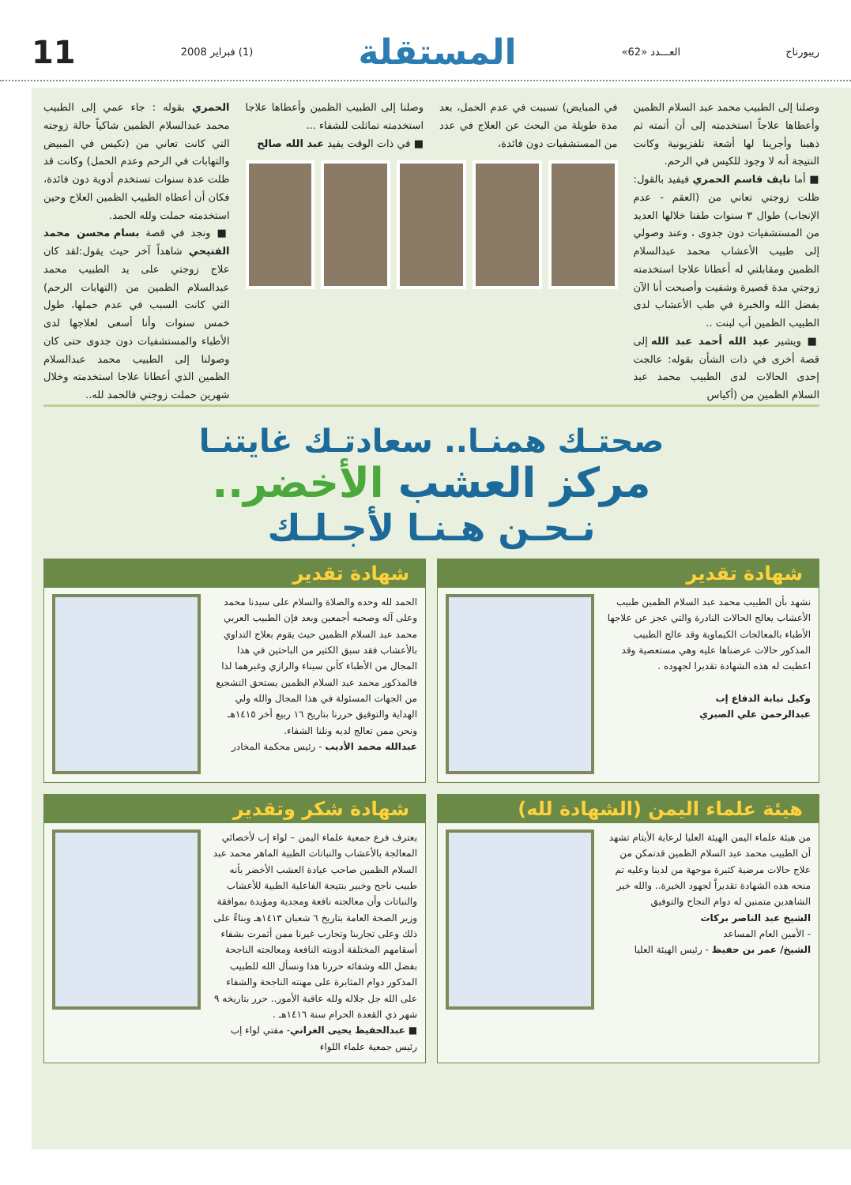ريبورتاج العـــدد «62» المستقلة (1) فبراير 2008 11
وصلنا إلى الطبيب محمد عبد السلام الظمين وأعطاها علاجاً استخدمته إلى أن أتمته ثم ذهبنا وأجرينا لها أشعة تلفزيونية وكانت النتيجة أنه لا وجود للكيس في الرحم.
■ أما نايف قاسم الحمري فيفيد بالقول: ظلت زوجتي تعاني من (العقم - عدم الإنجاب) طوال ٣ سنوات طفنا خلالها العديد من المستشفيات دون جدوى ، وعند وصولي إلى طبيب الأعشاب محمد عبدالسلام الظمين ومقابلتي له أعطانا علاجا استخدمته زوجتي مدة قصيرة وشفيت وأصبحت أنا الآن بفضل الله والخبرة في طب الأعشاب لدى الطبيب الظمين أب لبنت ..
■ ويشير عبد الله أحمد عبد الله إلى قصة أخرى في ذات الشأن بقوله: عالجت إحدى الحالات لدى الطبيب محمد عبد السلام الظمين من (أكياس
في المبايض) تسببت في عدم الحمل، بعد مدة طويلة من البحث عن العلاج في عدد من المستشفيات دون فائدة،
وصلنا إلى الطبيب الظمين وأعطاها علاجا استخدمته تماثلت للشفاء ...
■ في ذات الوقت يفيد عبد الله صالح
الحمري بقوله : جاء عمي إلى الطبيب محمد عبدالسلام الظمين شاكياً حالة زوجته التي كانت تعاني من (تكيس في المبيض والتهابات في الرحم وعدم الحمل) وكانت قد ظلت عدة سنوات تستخدم أدوية دون فائدة، فكان أن أعطاه الطبيب الظمين العلاج وحين استخدمته حملت ولله الحمد.
■ ونجد في قصة بسام محسن محمد الفتيحي شاهداً آخر حيث يقول:لقد كان علاج زوجتي على يد الطبيب محمد عبدالسلام الظمين من (التهابات الرحم) التي كانت السبب في عدم حملها، طول خمس سنوات وأنا أسعى لعلاجها لدى الأطباء والمستشفيات دون جدوى حتى كان وصولنا إلى الطبيب محمد عبدالسلام الظمين الذي أعطانا علاجا استخدمته وخلال شهرين حملت زوجتي فالحمد لله..
صحتـك همنـا.. سعادتـك غايتنـا
مركز العشب الأخضر..
نـحـن هـنـا لأجـلـك
شهادة تقدير
نشهد بأن الطبيب محمد عبد السلام الظمين طبيب الأعشاب يعالج الحالات النادرة والتي عجز عن علاجها الأطباء بالمعالجات الكيماوية وقد عالج الطبيب المذكور حالات عرضناها عليه وهي مستعصية وقد اعطيت له هذه الشهادة تقديرا لجهوده .
وكيل نيابة الدفاع إب
عبدالرحمن علي الصبري
شهادة تقدير
الحمد لله وحده والصلاة والسلام على سيدنا محمد وعلى آله وصحبه أجمعين وبعد فإن الطبيب العربي محمد عبد السلام الظمين حيث يقوم بعلاج التداوي بالأعشاب فقد سبق الكثير من الباحثين في هذا المجال من الأطباء كأبن سيناء والرازي وغيرهما لذا فالمذكور محمد عبد السلام الظمين يستحق التشجيع من الجهات المسئولة في هذا المجال والله ولي الهداية والتوفيق حررنا بتاريخ ١٦ ربيع أخر ١٤١٥هـ ونحن ممن تعالج لديه ونلنا الشفاء.
عبدالله محمد الأديب - رئيس محكمة المخادر
هيئة علماء اليمن (الشهادة لله)
من هيئة علماء اليمن الهيئة العليا لرعاية الأيتام تشهد أن الطبيب محمد عبد السلام الظمين قدتمكن من علاج حالات مرضية كثيرة موجهة من لدينا وعليه تم منحه هذه الشهادة تقديراً لجهود الخيرة.. والله خير الشاهدين متمنين له دوام النجاح والتوفيق
الشيخ عبد الناصر بركات
- الأمين العام المساعد
الشيخ/ عمر بن حفيظ - رئيس الهيئة العليا
شهادة شكر وتقدير
يعترف فرع جمعية علماء اليمن – لواء إب لأخصائي المعالجة بالأعشاب والنباتات الطبية الماهر محمد عبد السلام الظمين صاحب عيادة العشب الأخضر بأنه طبيب ناجح وخبير بنتيجة الفاعلية الطبية للأعشاب والنباتات وأن معالجته نافعة ومجدية ومؤيدة بموافقة وزير الصحة العامة بتاريخ ٦ شعبان ١٤١٣هـ وبناءً على ذلك وعلى تجاربنا وتجارب غيرنا ممن أثمرت بشفاء أسقامهم المختلفة أدويته النافعة ومعالجته الناجحة بفضل الله وشفائه حررنا هذا ونسأل الله للطبيب المذكور دوام المثابرة على مهنته الناجحة والشفاء على الله جل جلاله ولله عاقبة الأمور.. حرر بتاريخه ٩ شهر ذي القعدة الحرام سنة ١٤١٦هـ .
■ عبدالحفيظ يحيى الغراني- مفتي لواء إب رئيس جمعية علماء اللواء